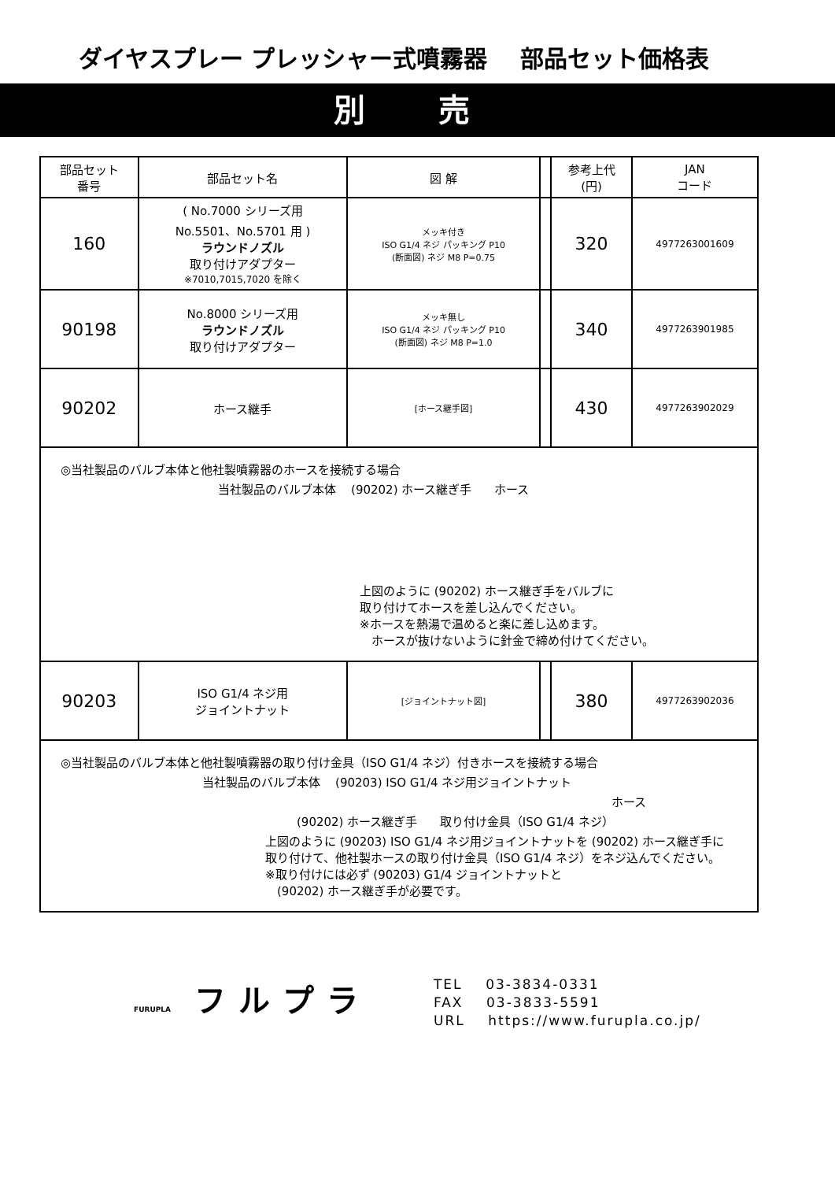ダイヤスプレー プレッシャー式噴霧器 部品セット価格表
別 売
| 部品セット 番号 | 部品セット名 | 図 解 | | 参考上代 (円) | JAN コード |
| --- | --- | --- | --- | --- | --- |
| 160 | ( No.7000 シリーズ用 No.5501、No.5701 用 ) ラウンドノズル 取り付けアダプター ※7010,7015,7020 を除く | メッキ付き ISO G1/4 ネジ パッキング P10 (断面図) ネジ M8 P=0.75 | | 320 | 4977263001609 |
| 90198 | No.8000 シリーズ用 ラウンドノズル 取り付けアダプター | メッキ無し ISO G1/4 ネジ パッキング P10 (断面図) ネジ M8 P=1.0 | | 340 | 4977263901985 |
| 90202 | ホース継手 | [ホース継手図] | | 430 | 4977263902029 |
| ◎当社製品のバルブ本体と他社製噴霧器のホースを接続する場合 当社製品のバルブ本体 (90202) ホース継ぎ手 ホース 上図のように (90202) ホース継ぎ手をバルブに 取り付けてホースを差し込んでください。 ※ホースを熱湯で温めると楽に差し込めます。 ホースが抜けないように針金で締め付けてください。 | | | | | |
| 90203 | ISO G1/4 ネジ用 ジョイントナット | [ジョイントナット図] | | 380 | 4977263902036 |
| ◎当社製品のバルブ本体と他社製噴霧器の取り付け金具（ISO G1/4 ネジ）付きホースを接続する場合 当社製品のバルブ本体 (90203) ISO G1/4 ネジ用ジョイントナット ホース (90202) ホース継ぎ手 取り付け金具（ISO G1/4 ネジ） 上図のように (90203) ISO G1/4 ネジ用ジョイントナットを (90202) ホース継ぎ手に 取り付けて、他社製ホースの取り付け金具（ISO G1/4 ネジ）をネジ込んでください。 ※取り付けには必ず (90203) G1/4 ジョイントナットと (90202) ホース継ぎ手が必要です。 | | | | | |
FURUPLA フルプラ
TEL 03-3834-0331
FAX 03-3833-5591
URL https://www.furupla.co.jp/